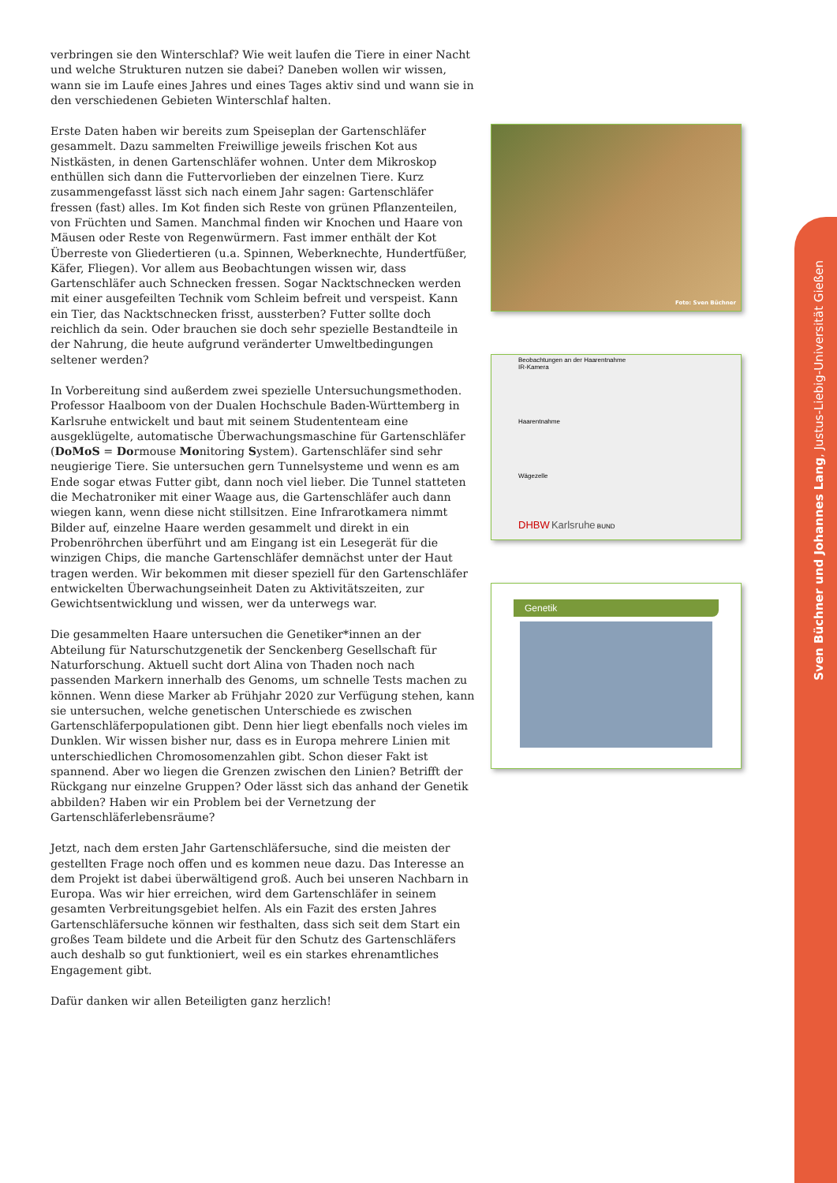verbringen sie den Winterschlaf? Wie weit laufen die Tiere in einer Nacht und welche Strukturen nutzen sie dabei? Daneben wollen wir wissen, wann sie im Laufe eines Jahres und eines Tages aktiv sind und wann sie in den verschiedenen Gebieten Winterschlaf halten.
Erste Daten haben wir bereits zum Speiseplan der Gartenschläfer gesammelt. Dazu sammelten Freiwillige jeweils frischen Kot aus Nistkästen, in denen Gartenschläfer wohnen. Unter dem Mikroskop enthüllen sich dann die Futtervorlieben der einzelnen Tiere. Kurz zusammengefasst lässt sich nach einem Jahr sagen: Gartenschläfer fressen (fast) alles. Im Kot finden sich Reste von grünen Pflanzenteilen, von Früchten und Samen. Manchmal finden wir Knochen und Haare von Mäusen oder Reste von Regenwürmern. Fast immer enthält der Kot Überreste von Gliedertieren (u.a. Spinnen, Weberknechte, Hundertfüßer, Käfer, Fliegen). Vor allem aus Beobachtungen wissen wir, dass Gartenschläfer auch Schnecken fressen. Sogar Nacktschnecken werden mit einer ausgefeilten Technik vom Schleim befreit und verspeist. Kann ein Tier, das Nacktschnecken frisst, aussterben? Futter sollte doch reichlich da sein. Oder brauchen sie doch sehr spezielle Bestandteile in der Nahrung, die heute aufgrund veränderter Umweltbedingungen seltener werden?
In Vorbereitung sind außerdem zwei spezielle Untersuchungsmethoden. Professor Haalboom von der Dualen Hochschule Baden-Württemberg in Karlsruhe entwickelt und baut mit seinem Studententeam eine ausgeklügelte, automatische Überwachungsmaschine für Gartenschläfer (DoMoS = Dormouse Monitoring System). Gartenschläfer sind sehr neugierige Tiere. Sie untersuchen gern Tunnelsysteme und wenn es am Ende sogar etwas Futter gibt, dann noch viel lieber. Die Tunnel statteten die Mechatroniker mit einer Waage aus, die Gartenschläfer auch dann wiegen kann, wenn diese nicht stillsitzen. Eine Infrarotkamera nimmt Bilder auf, einzelne Haare werden gesammelt und direkt in ein Probenröhrchen überführt und am Eingang ist ein Lesegerät für die winzigen Chips, die manche Gartenschläfer demnächst unter der Haut tragen werden. Wir bekommen mit dieser speziell für den Gartenschläfer entwickelten Überwachungseinheit Daten zu Aktivitätszeiten, zur Gewichtsentwicklung und wissen, wer da unterwegs war.
Die gesammelten Haare untersuchen die Genetiker*innen an der Abteilung für Naturschutzgenetik der Senckenberg Gesellschaft für Naturforschung. Aktuell sucht dort Alina von Thaden noch nach passenden Markern innerhalb des Genoms, um schnelle Tests machen zu können. Wenn diese Marker ab Frühjahr 2020 zur Verfügung stehen, kann sie untersuchen, welche genetischen Unterschiede es zwischen Gartenschläferpopulationen gibt. Denn hier liegt ebenfalls noch vieles im Dunklen. Wir wissen bisher nur, dass es in Europa mehrere Linien mit unterschiedlichen Chromosomenzahlen gibt. Schon dieser Fakt ist spannend. Aber wo liegen die Grenzen zwischen den Linien? Betrifft der Rückgang nur einzelne Gruppen? Oder lässt sich das anhand der Genetik abbilden? Haben wir ein Problem bei der Vernetzung der Gartenschläferlebensräume?
Jetzt, nach dem ersten Jahr Gartenschläfersuche, sind die meisten der gestellten Frage noch offen und es kommen neue dazu. Das Interesse an dem Projekt ist dabei überwältigend groß. Auch bei unseren Nachbarn in Europa. Was wir hier erreichen, wird dem Gartenschläfer in seinem gesamten Verbreitungsgebiet helfen. Als ein Fazit des ersten Jahres Gartenschläfersuche können wir festhalten, dass sich seit dem Start ein großes Team bildete und die Arbeit für den Schutz des Gartenschläfers auch deshalb so gut funktioniert, weil es ein starkes ehrenamtliches Engagement gibt.
Dafür danken wir allen Beteiligten ganz herzlich!
Foto: Sven Büchner
Beobachtungen an der Haarentnahme
IR-Kamera
Haarentnahme
Wägezelle
DHBW Karlsruhe BUND
Genetik
Sven Büchner und Johannes Lang, Justus-Liebig-Universität Gießen